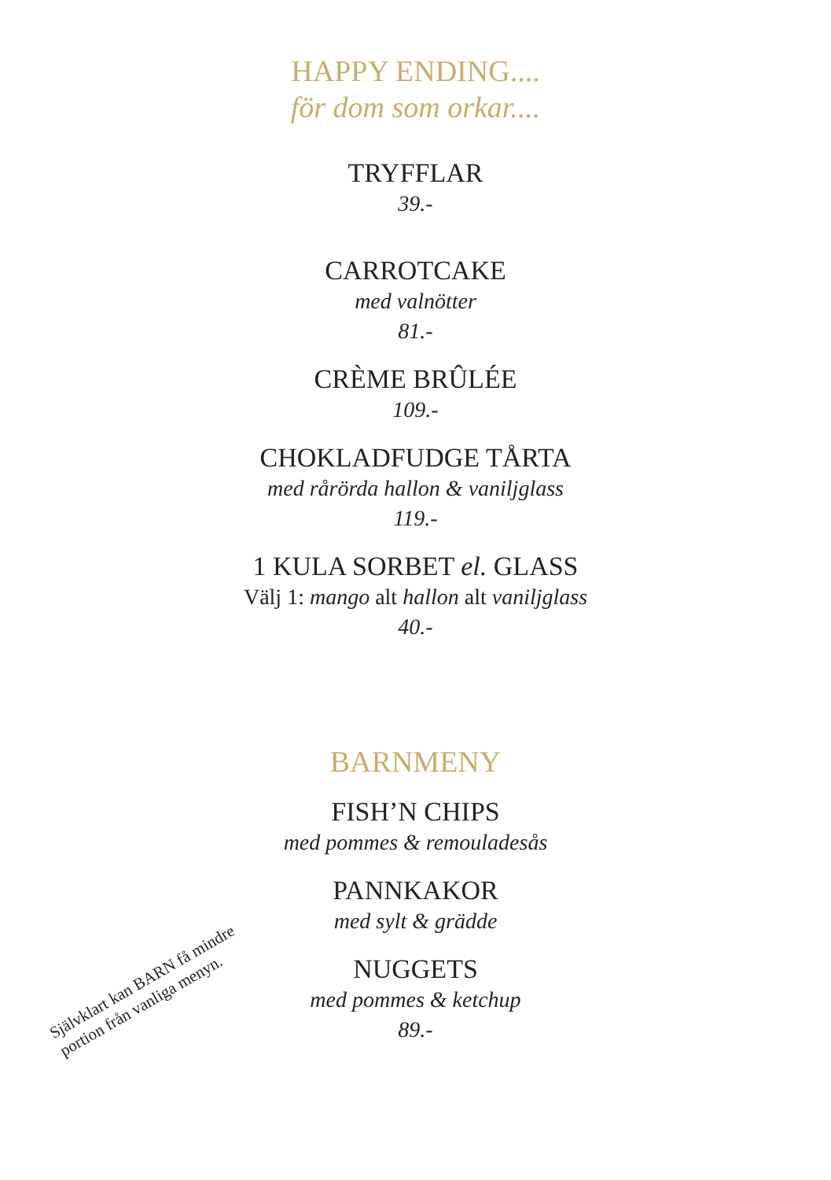HAPPY ENDING....
för dom som orkar....
TRYFFLAR
39.-
CARROTCAKE
med valnötter
81.-
CRÈME BRÛLÉE
109.-
CHOKLADFUDGE TÅRTA
med rårörda hallon & vaniljglass
119.-
1 KULA SORBET el. GLASS
Välj 1: mango alt hallon alt vaniljglass
40.-
BARNMENY
FISH’N CHIPS
med pommes & remouladesås
PANNKAKOR
med sylt & grädde
NUGGETS
med pommes & ketchup
89.-
Självklart kan BARN få mindre portion från vanliga menyn.